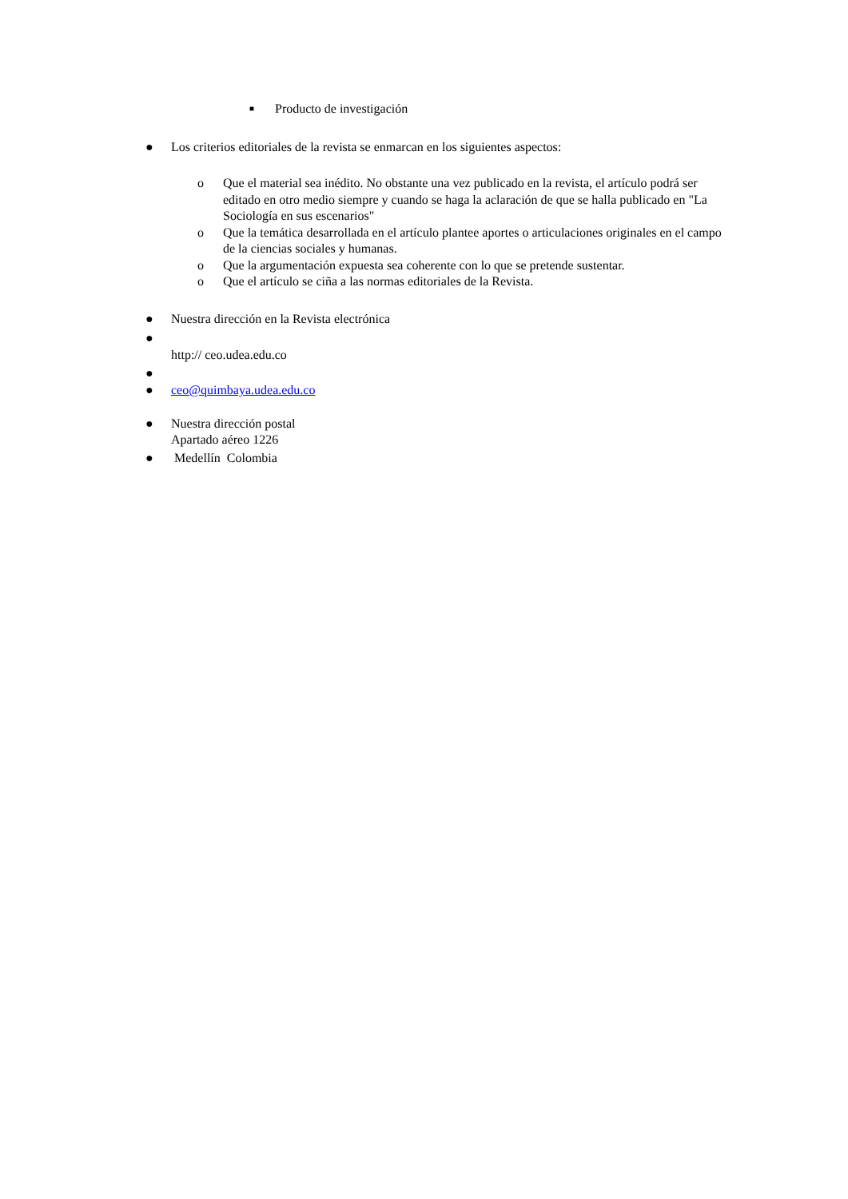■ Producto de investigación
● Los criterios editoriales de la revista se enmarcan en los siguientes aspectos:
o Que el material sea inédito. No obstante una vez publicado en la revista, el artículo podrá ser editado en otro medio siempre y cuando se haga la aclaración de que se halla publicado en "La Sociología en sus escenarios"
o Que la temática desarrollada en el artículo plantee aportes o articulaciones originales en el campo de la ciencias sociales y humanas.
o Que la argumentación expuesta sea coherente con lo que se pretende sustentar.
o Que el artículo se ciña a las normas editoriales de la Revista.
● Nuestra dirección en la Revista electrónica
●
http:// ceo.udea.edu.co
●
● ceo@quimbaya.udea.edu.co
● Nuestra dirección postal
Apartado aéreo 1226
● Medellín Colombia